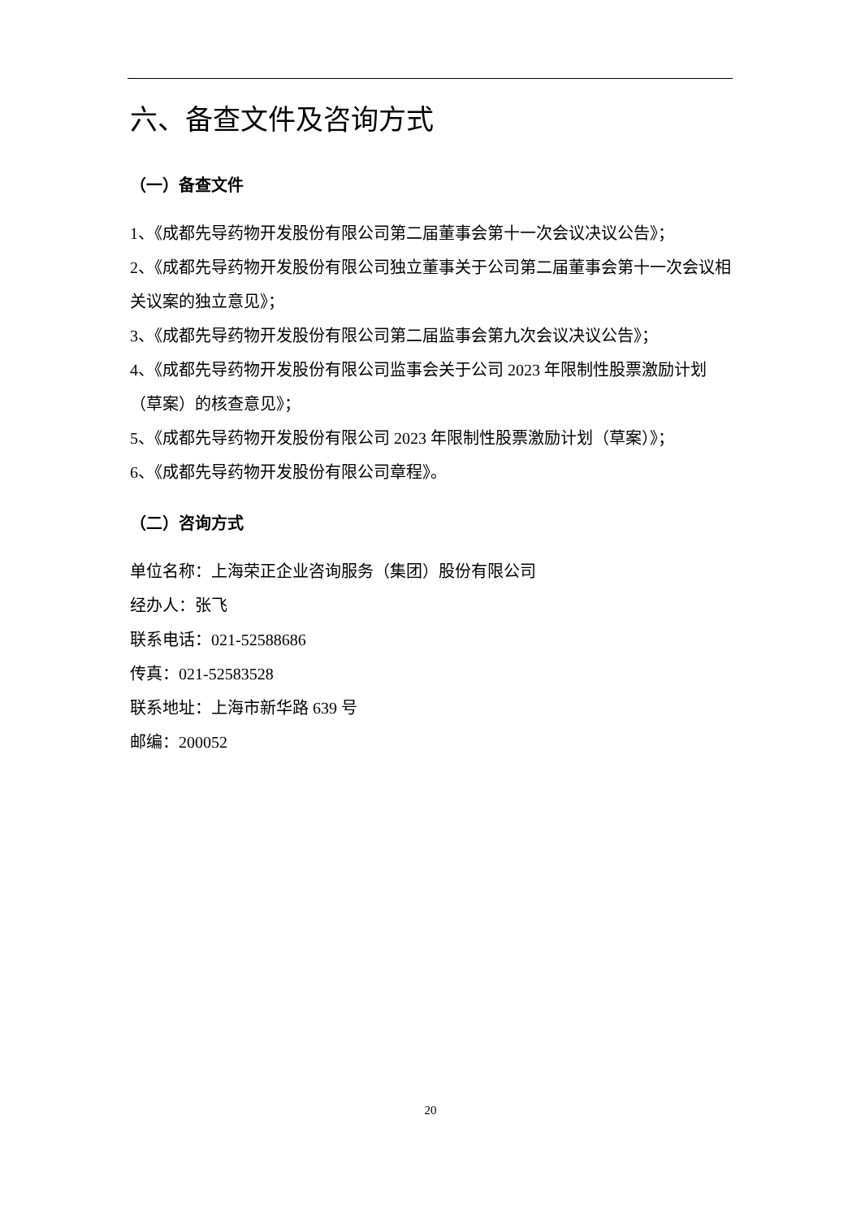六、备查文件及咨询方式
（一）备查文件
1、《成都先导药物开发股份有限公司第二届董事会第十一次会议决议公告》；
2、《成都先导药物开发股份有限公司独立董事关于公司第二届董事会第十一次会议相关议案的独立意见》；
3、《成都先导药物开发股份有限公司第二届监事会第九次会议决议公告》；
4、《成都先导药物开发股份有限公司监事会关于公司 2023 年限制性股票激励计划（草案）的核查意见》；
5、《成都先导药物开发股份有限公司 2023 年限制性股票激励计划（草案）》；
6、《成都先导药物开发股份有限公司章程》。
（二）咨询方式
单位名称：上海荣正企业咨询服务（集团）股份有限公司
经办人：张飞
联系电话：021-52588686
传真：021-52583528
联系地址：上海市新华路 639 号
邮编：200052
20